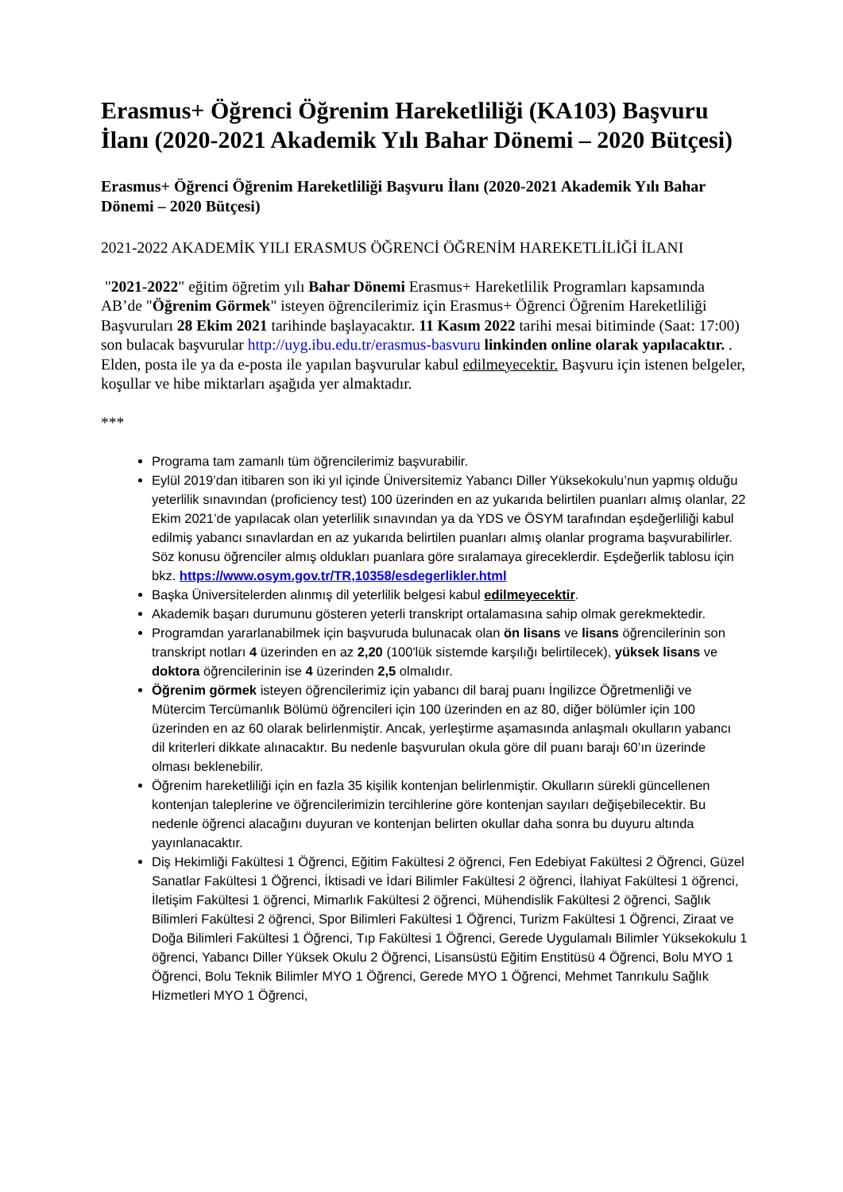Erasmus+ Öğrenci Öğrenim Hareketliliği (KA103) Başvuru İlanı (2020-2021 Akademik Yılı Bahar Dönemi – 2020 Bütçesi)
Erasmus+ Öğrenci Öğrenim Hareketliliği Başvuru İlanı (2020-2021 Akademik Yılı Bahar Dönemi – 2020 Bütçesi)
2021-2022 AKADEMİK YILI ERASMUS ÖĞRENCİ ÖĞRENİM HAREKETLİLİĞİ İLANI
"2021-2022" eğitim öğretim yılı Bahar Dönemi Erasmus+ Hareketlilik Programları kapsamında AB’de "Öğrenim Görmek" isteyen öğrencilerimiz için Erasmus+ Öğrenci Öğrenim Hareketliliği Başvuruları 28 Ekim 2021 tarihinde başlayacaktır. 11 Kasım 2022 tarihi mesai bitiminde (Saat: 17:00) son bulacak başvurular http://uyg.ibu.edu.tr/erasmus-basvuru linkinden online olarak yapılacaktır. . Elden, posta ile ya da e-posta ile yapılan başvurular kabul edilmeyecektir. Başvuru için istenen belgeler, koşullar ve hibe miktarları aşağıda yer almaktadır.
***
Programa tam zamanlı tüm öğrencilerimiz başvurabilir.
Eylül 2019’dan itibaren son iki yıl içinde Üniversitemiz Yabancı Diller Yüksekokulu’nun yapmış olduğu yeterlilik sınavından (proficiency test) 100 üzerinden en az yukarıda belirtilen puanları almış olanlar, 22 Ekim 2021’de yapılacak olan yeterlilik sınavından ya da YDS ve ÖSYM tarafından eşdeğerliliği kabul edilmiş yabancı sınavlardan en az yukarıda belirtilen puanları almış olanlar programa başvurabilirler. Söz konusu öğrenciler almış oldukları puanlara göre sıralamaya gireceklerdir. Eşdeğerlik tablosu için bkz. https://www.osym.gov.tr/TR,10358/esdegerlikler.html
Başka Üniversitelerden alınmış dil yeterlilik belgesi kabul edilmeyecektir.
Akademik başarı durumunu gösteren yeterli transkript ortalamasına sahip olmak gerekmektedir.
Programdan yararlanabilmek için başvuruda bulunacak olan ön lisans ve lisans öğrencilerinin son transkript notları 4 üzerinden en az 2,20 (100'lük sistemde karşılığı belirtilecek), yüksek lisans ve doktora öğrencilerinin ise 4 üzerinden 2,5 olmalıdır.
Öğrenim görmek isteyen öğrencilerimiz için yabancı dil baraj puanı İngilizce Öğretmenliği ve Mütercim Tercümanlık Bölümü öğrencileri için 100 üzerinden en az 80, diğer bölümler için 100 üzerinden en az 60 olarak belirlenmiştir. Ancak, yerleştirme aşamasında anlaşmalı okulların yabancı dil kriterleri dikkate alınacaktır. Bu nedenle başvurulan okula göre dil puanı barajı 60’ın üzerinde olması beklenebilir.
Öğrenim hareketliliği için en fazla 35 kişilik kontenjan belirlenmiştir. Okulların sürekli güncellenen kontenjan taleplerine ve öğrencilerimizin tercihlerine göre kontenjan sayıları değişebilecektir. Bu nedenle öğrenci alacağını duyuran ve kontenjan belirten okullar daha sonra bu duyuru altında yayınlanacaktır.
Diş Hekimliği Fakültesi 1 Öğrenci, Eğitim Fakültesi 2 öğrenci, Fen Edebiyat Fakültesi 2 Öğrenci, Güzel Sanatlar Fakültesi 1 Öğrenci, İktisadi ve İdari Bilimler Fakültesi 2 öğrenci, İlahiyat Fakültesi 1 öğrenci, İletişim Fakültesi 1 öğrenci, Mimarlık Fakültesi 2 öğrenci, Mühendislik Fakültesi 2 öğrenci, Sağlık Bilimleri Fakültesi 2 öğrenci, Spor Bilimleri Fakültesi 1 Öğrenci, Turizm Fakültesi 1 Öğrenci, Ziraat ve Doğa Bilimleri Fakültesi 1 Öğrenci, Tıp Fakültesi 1 Öğrenci, Gerede Uygulamalı Bilimler Yüksekokulu 1 öğrenci, Yabancı Diller Yüksek Okulu 2 Öğrenci, Lisansüstü Eğitim Enstitüsü 4 Öğrenci, Bolu MYO 1 Öğrenci, Bolu Teknik Bilimler MYO 1 Öğrenci, Gerede MYO 1 Öğrenci, Mehmet Tanrıkulu Sağlık Hizmetleri MYO 1 Öğrenci,